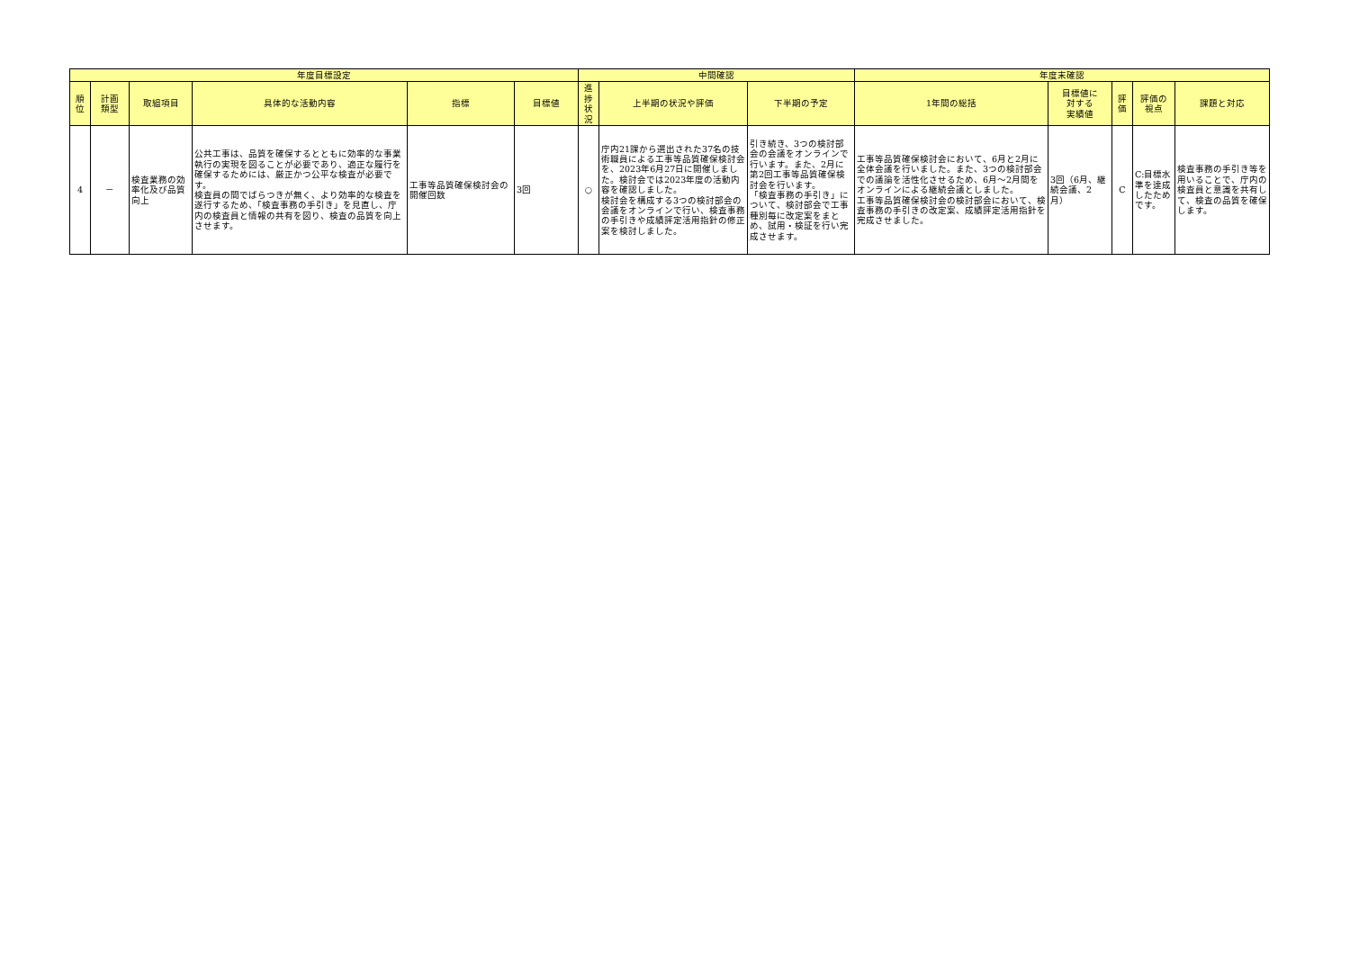| 年度目標設定 | | | | | | 中間確認 | | | 年度末確認 | | | | |
| --- | --- | --- | --- | --- | --- | --- | --- | --- | --- | --- | --- | --- | --- |
| 順 位 | 計画 類型 | 取組項目 | 具体的な活動内容 | 指標 | 目標値 | 進 捗 状 況 | 上半期の状況や評価 | 下半期の予定 | 1年間の総括 | 目標値に 対する 実績値 | 評 価 | 評価の 視点 | 課題と対応 |
| 4 | － | 検査業務の効率化及び品質向上 | 公共工事は、品質を確保するとともに効率的な事業執行の実現を図ることが必要であり、適正な履行を確保するためには、厳正かつ公平な検査が必要です。 検査員の間でばらつきが無く、より効率的な検査を遂行するため、「検査事務の手引き」を見直し、庁内の検査員と情報の共有を図り、検査の品質を向上させます。 | 工事等品質確保検討会の開催回数 | 3回 | ○ | 庁内21課から選出された37名の技術職員による工事等品質確保検討会を、2023年6月27日に開催しました。検討会では2023年度の活動内容を確認しました。 検討会を構成する3つの検討部会の会議をオンラインで行い、検査事務の手引きや成績評定活用指針の修正案を検討しました。 | 引き続き、3つの検討部会の会議をオンラインで行います。また、2月に第2回工事等品質確保検討会を行います。 「検査事務の手引き」について、検討部会で工事種別毎に改定案をまとめ、試用・検証を行い完成させます。 | 工事等品質確保検討会において、6月と2月に全体会議を行いました。また、3つの検討部会での議論を活性化させるため、6月～2月間をオンラインによる継続会議としました。 工事等品質確保検討会の検討部会において、検査事務の手引きの改定案、成績評定活用指針を完成させました。 | 3回（6月、継続会議、2月） | C | C:目標水準を達成したためです。 | 検査事務の手引き等を用いることで、庁内の検査員と意識を共有して、検査の品質を確保します。 |